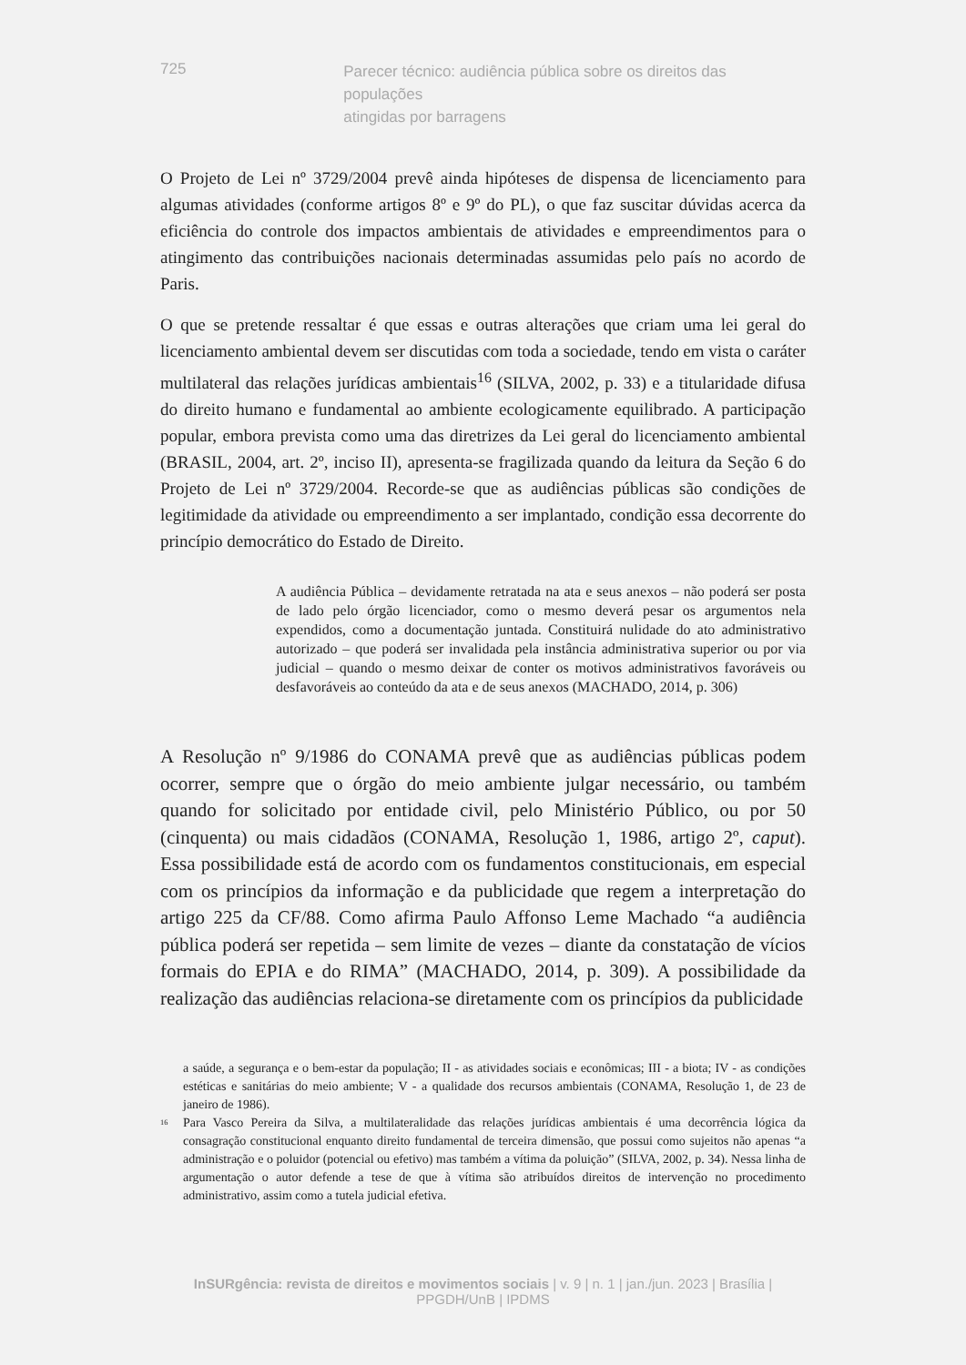725
Parecer técnico: audiência pública sobre os direitos das populações
atingidas por barragens
O Projeto de Lei nº 3729/2004 prevê ainda hipóteses de dispensa de licenciamento para algumas atividades (conforme artigos 8º e 9º do PL), o que faz suscitar dúvidas acerca da eficiência do controle dos impactos ambientais de atividades e empreendimentos para o atingimento das contribuições nacionais determinadas assumidas pelo país no acordo de Paris.
O que se pretende ressaltar é que essas e outras alterações que criam uma lei geral do licenciamento ambiental devem ser discutidas com toda a sociedade, tendo em vista o caráter multilateral das relações jurídicas ambientais<sup>16</sup> (SILVA, 2002, p. 33) e a titularidade difusa do direito humano e fundamental ao ambiente ecologicamente equilibrado. A participação popular, embora prevista como uma das diretrizes da Lei geral do licenciamento ambiental (BRASIL, 2004, art. 2º, inciso II), apresenta-se fragilizada quando da leitura da Seção 6 do Projeto de Lei nº 3729/2004. Recorde-se que as audiências públicas são condições de legitimidade da atividade ou empreendimento a ser implantado, condição essa decorrente do princípio democrático do Estado de Direito.
A audiência Pública – devidamente retratada na ata e seus anexos – não poderá ser posta de lado pelo órgão licenciador, como o mesmo deverá pesar os argumentos nela expendidos, como a documentação juntada. Constituirá nulidade do ato administrativo autorizado – que poderá ser invalidada pela instância administrativa superior ou por via judicial – quando o mesmo deixar de conter os motivos administrativos favoráveis ou desfavoráveis ao conteúdo da ata e de seus anexos (MACHADO, 2014, p. 306)
A Resolução nº 9/1986 do CONAMA prevê que as audiências públicas podem ocorrer, sempre que o órgão do meio ambiente julgar necessário, ou também quando for solicitado por entidade civil, pelo Ministério Público, ou por 50 (cinquenta) ou mais cidadãos (CONAMA, Resolução 1, 1986, artigo 2º, caput). Essa possibilidade está de acordo com os fundamentos constitucionais, em especial com os princípios da informação e da publicidade que regem a interpretação do artigo 225 da CF/88. Como afirma Paulo Affonso Leme Machado “a audiência pública poderá ser repetida – sem limite de vezes – diante da constatação de vícios formais do EPIA e do RIMA” (MACHADO, 2014, p. 309). A possibilidade da realização das audiências relaciona-se diretamente com os princípios da publicidade
a saúde, a segurança e o bem-estar da população; II - as atividades sociais e econômicas; III - a biota; IV - as condições estéticas e sanitárias do meio ambiente; V - a qualidade dos recursos ambientais (CONAMA, Resolução 1, de 23 de janeiro de 1986).
<sup>16</sup>
Para Vasco Pereira da Silva, a multilateralidade das relações jurídicas ambientais é uma decorrência lógica da consagração constitucional enquanto direito fundamental de terceira dimensão, que possui como sujeitos não apenas “a administração e o poluidor (potencial ou efetivo) mas também a vítima da poluição” (SILVA, 2002, p. 34). Nessa linha de argumentação o autor defende a tese de que à vítima são atribuídos direitos de intervenção no procedimento administrativo, assim como a tutela judicial efetiva.
InSURgência: revista de direitos e movimentos sociais | v. 9 | n. 1 | jan./jun. 2023 | Brasília | PPGDH/UnB | IPDMS